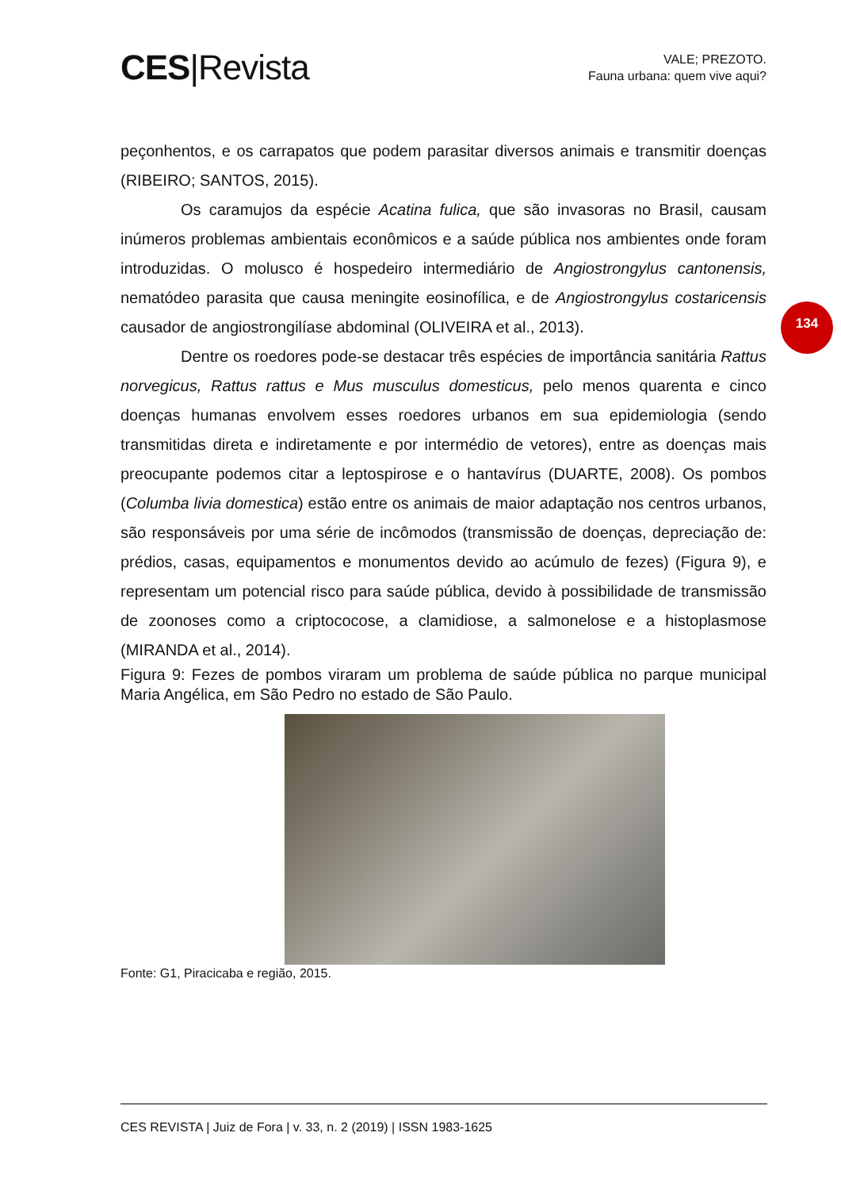CES|Revista
VALE; PREZOTO.
Fauna urbana: quem vive aqui?
134
peçonhentos, e os carrapatos que podem parasitar diversos animais e transmitir doenças (RIBEIRO; SANTOS, 2015).
Os caramujos da espécie Acatina fulica, que são invasoras no Brasil, causam inúmeros problemas ambientais econômicos e a saúde pública nos ambientes onde foram introduzidas. O molusco é hospedeiro intermediário de Angiostrongylus cantonensis, nematódeo parasita que causa meningite eosinofílica, e de Angiostrongylus costaricensis causador de angiostrongilíase abdominal (OLIVEIRA et al., 2013).
Dentre os roedores pode-se destacar três espécies de importância sanitária Rattus norvegicus, Rattus rattus e Mus musculus domesticus, pelo menos quarenta e cinco doenças humanas envolvem esses roedores urbanos em sua epidemiologia (sendo transmitidas direta e indiretamente e por intermédio de vetores), entre as doenças mais preocupante podemos citar a leptospirose e o hantavírus (DUARTE, 2008). Os pombos (Columba livia domestica) estão entre os animais de maior adaptação nos centros urbanos, são responsáveis por uma série de incômodos (transmissão de doenças, depreciação de: prédios, casas, equipamentos e monumentos devido ao acúmulo de fezes) (Figura 9), e representam um potencial risco para saúde pública, devido à possibilidade de transmissão de zoonoses como a criptococose, a clamidiose, a salmonelose e a histoplasmose (MIRANDA et al., 2014).
Figura 9: Fezes de pombos viraram um problema de saúde pública no parque municipal Maria Angélica, em São Pedro no estado de São Paulo.
Fonte: G1, Piracicaba e região, 2015.
CES REVISTA | Juiz de Fora | v. 33, n. 2 (2019) | ISSN 1983-1625